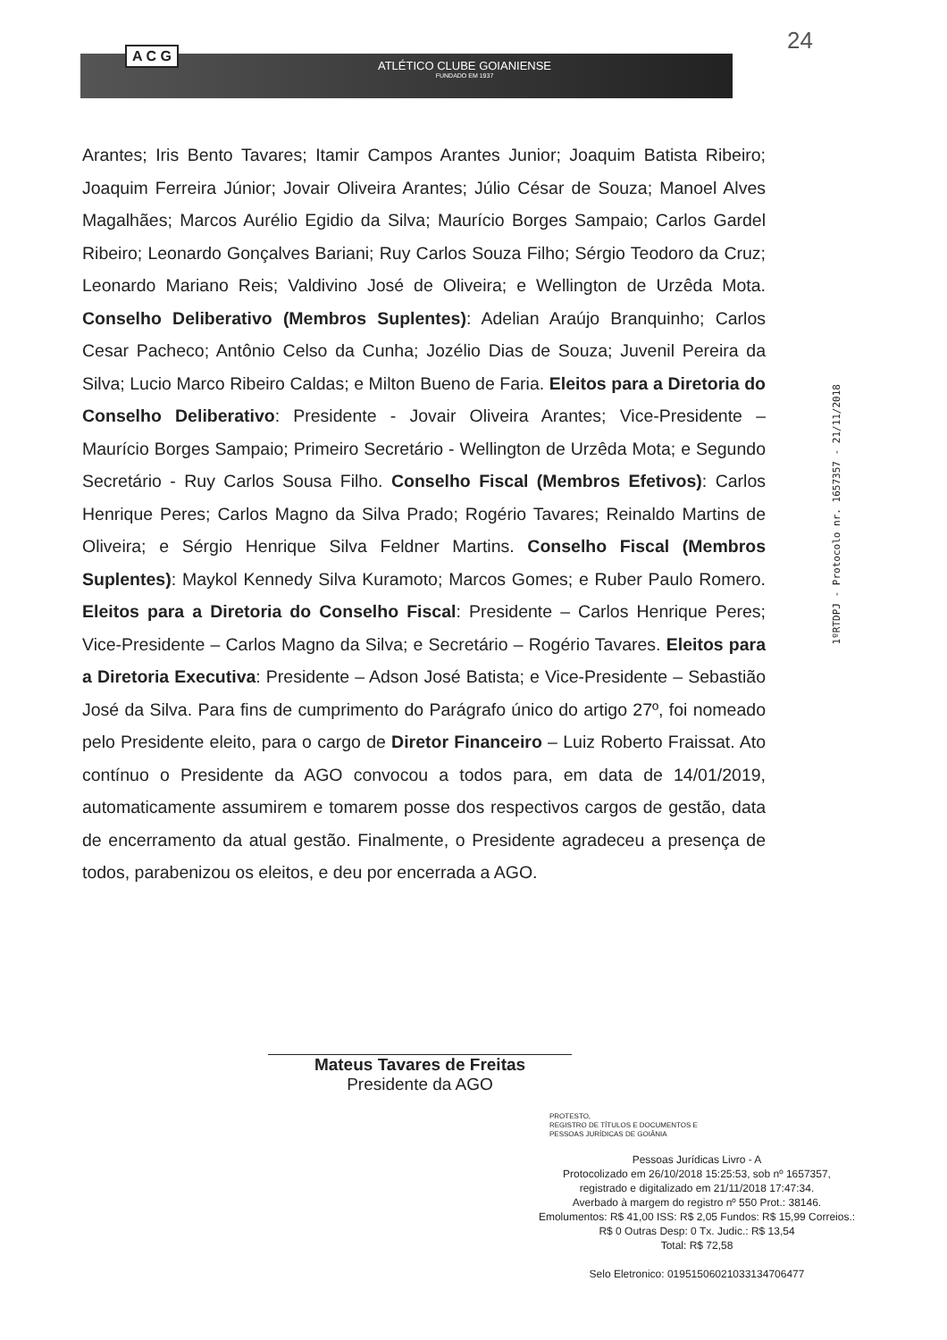24 A C G
ATLÉTICO CLUBE GOIANIENSE
FUNDADO EM 1937
Arantes; Iris Bento Tavares; Itamir Campos Arantes Junior; Joaquim Batista Ribeiro; Joaquim Ferreira Júnior; Jovair Oliveira Arantes; Júlio César de Souza; Manoel Alves Magalhães; Marcos Aurélio Egidio da Silva; Maurício Borges Sampaio; Carlos Gardel Ribeiro; Leonardo Gonçalves Bariani; Ruy Carlos Souza Filho; Sérgio Teodoro da Cruz; Leonardo Mariano Reis; Valdivino José de Oliveira; e Wellington de Urzêda Mota. Conselho Deliberativo (Membros Suplentes): Adelian Araújo Branquinho; Carlos Cesar Pacheco; Antônio Celso da Cunha; Jozélio Dias de Souza; Juvenil Pereira da Silva; Lucio Marco Ribeiro Caldas; e Milton Bueno de Faria. Eleitos para a Diretoria do Conselho Deliberativo: Presidente - Jovair Oliveira Arantes; Vice-Presidente – Maurício Borges Sampaio; Primeiro Secretário - Wellington de Urzêda Mota; e Segundo Secretário - Ruy Carlos Sousa Filho. Conselho Fiscal (Membros Efetivos): Carlos Henrique Peres; Carlos Magno da Silva Prado; Rogério Tavares; Reinaldo Martins de Oliveira; e Sérgio Henrique Silva Feldner Martins. Conselho Fiscal (Membros Suplentes): Maykol Kennedy Silva Kuramoto; Marcos Gomes; e Ruber Paulo Romero. Eleitos para a Diretoria do Conselho Fiscal: Presidente – Carlos Henrique Peres; Vice-Presidente – Carlos Magno da Silva; e Secretário – Rogério Tavares. Eleitos para a Diretoria Executiva: Presidente – Adson José Batista; e Vice-Presidente – Sebastião José da Silva. Para fins de cumprimento do Parágrafo único do artigo 27º, foi nomeado pelo Presidente eleito, para o cargo de Diretor Financeiro – Luiz Roberto Fraissat. Ato contínuo o Presidente da AGO convocou a todos para, em data de 14/01/2019, automaticamente assumirem e tomarem posse dos respectivos cargos de gestão, data de encerramento da atual gestão. Finalmente, o Presidente agradeceu a presença de todos, parabenizou os eleitos, e deu por encerrada a AGO.
1ºRTDPJ - Protocolo nr. 1657357 - 21/11/2018
Mateus Tavares de Freitas
Presidente da AGO
PROTESTO,
REGISTRO DE TÍTULOS E DOCUMENTOS E
PESSOAS JURÍDICAS DE GOIÂNIA
Pessoas Jurídicas Livro - A
Protocolizado em 26/10/2018 15:25:53, sob nº 1657357,
registrado e digitalizado em 21/11/2018 17:47:34.
Averbado à margem do registro nº 550 Prot.: 38146.
Emolumentos: R$ 41,00 ISS: R$ 2,05 Fundos: R$ 15,99 Correios.:
R$ 0 Outras Desp: 0 Tx. Judic.: R$ 13,54
Total: R$ 72,58
Selo Eletronico: 01951506021033134706477